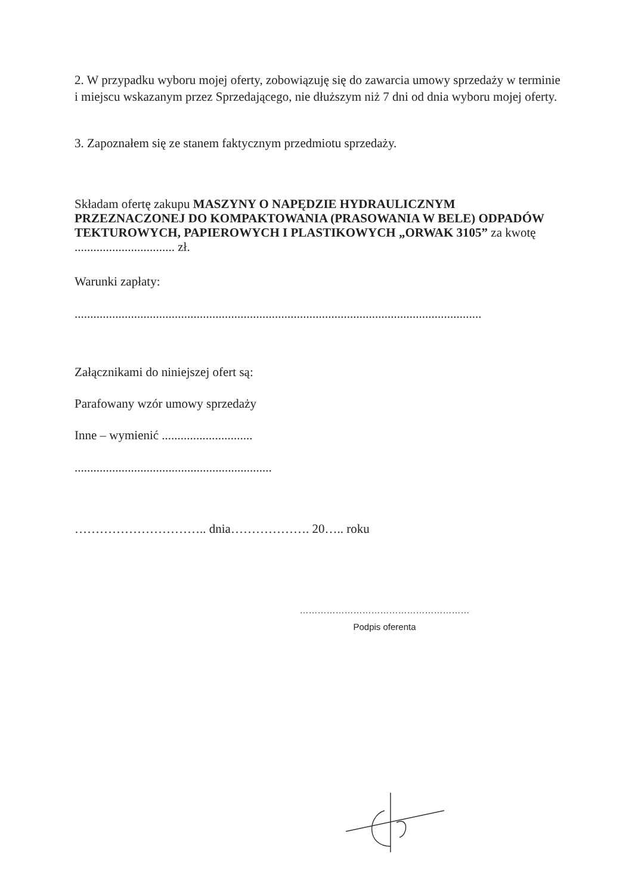2. W przypadku wyboru mojej oferty, zobowiązuję się do zawarcia umowy sprzedaży w terminie i miejscu wskazanym przez Sprzedającego, nie dłuższym niż 7 dni od dnia wyboru mojej oferty.
3. Zapoznałem się ze stanem faktycznym przedmiotu sprzedaży.
Składam ofertę zakupu MASZYNY O NAPĘDZIE HYDRAULICZNYM PRZEZNACZONEJ DO KOMPAKTOWANIA (PRASOWANIA W BELE) ODPADÓW TEKTUROWYCH, PAPIEROWYCH I PLASTIKOWYCH „ORWAK 3105” za kwotę ................................ zł.
Warunki zapłaty:
..................................................................................................................................
Załącznikami do niniejszej ofert są:
Parafowany wzór umowy sprzedaży
Inne – wymienić .............................
...............................................................
………………………….. dnia………………. 20….. roku
…………………………………………………
Podpis oferenta